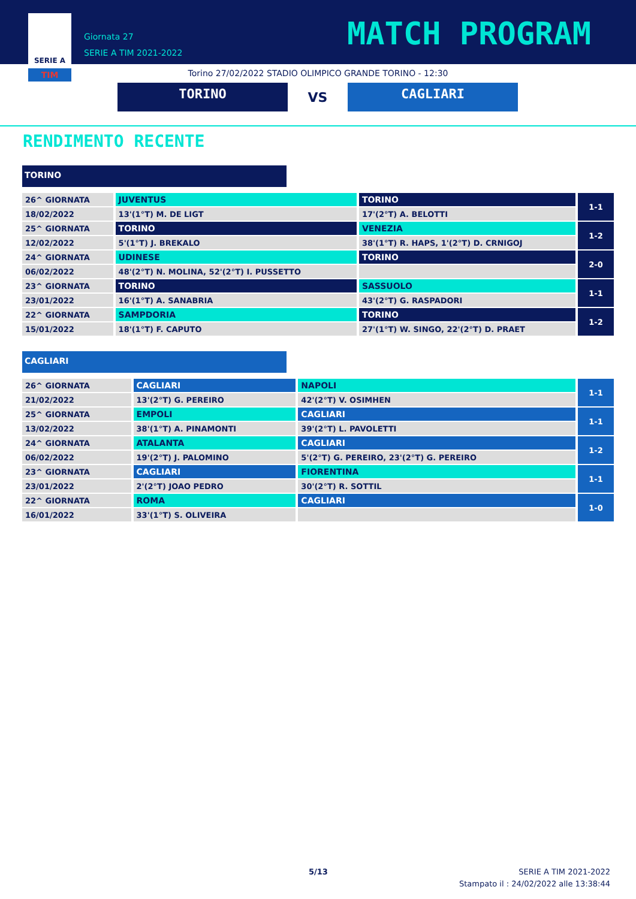SERIE A
TIM
Giornata 27
SERIE A TIM 2021-2022
MATCH PROGRAM
Torino 27/02/2022 STADIO OLIMPICO GRANDE TORINO - 12:30
TORINO
VS
CAGLIARI
RENDIMENTO RECENTE
TORINO
| 26^ GIORNATA | JUVENTUS | TORINO | 1-1 |
| 18/02/2022 | 13'(1°T) M. DE LIGT | 17'(2°T) A. BELOTTI | |
| 25^ GIORNATA | TORINO | VENEZIA | 1-2 |
| 12/02/2022 | 5'(1°T) J. BREKALO | 38'(1°T) R. HAPS, 1'(2°T) D. CRNIGOJ | |
| 24^ GIORNATA | UDINESE | TORINO | 2-0 |
| 06/02/2022 | 48'(2°T) N. MOLINA, 52'(2°T) I. PUSSETTO | | |
| 23^ GIORNATA | TORINO | SASSUOLO | 1-1 |
| 23/01/2022 | 16'(1°T) A. SANABRIA | 43'(2°T) G. RASPADORI | |
| 22^ GIORNATA | SAMPDORIA | TORINO | 1-2 |
| 15/01/2022 | 18'(1°T) F. CAPUTO | 27'(1°T) W. SINGO, 22'(2°T) D. PRAET | |
CAGLIARI
| 26^ GIORNATA | CAGLIARI | NAPOLI | 1-1 |
| 21/02/2022 | 13'(2°T) G. PEREIRO | 42'(2°T) V. OSIMHEN | |
| 25^ GIORNATA | EMPOLI | CAGLIARI | 1-1 |
| 13/02/2022 | 38'(1°T) A. PINAMONTI | 39'(2°T) L. PAVOLETTI | |
| 24^ GIORNATA | ATALANTA | CAGLIARI | 1-2 |
| 06/02/2022 | 19'(2°T) J. PALOMINO | 5'(2°T) G. PEREIRO, 23'(2°T) G. PEREIRO | |
| 23^ GIORNATA | CAGLIARI | FIORENTINA | 1-1 |
| 23/01/2022 | 2'(2°T) JOAO PEDRO | 30'(2°T) R. SOTTIL | |
| 22^ GIORNATA | ROMA | CAGLIARI | 1-0 |
| 16/01/2022 | 33'(1°T) S. OLIVEIRA | | |
5/13
SERIE A TIM 2021-2022
Stampato il : 24/02/2022 alle 13:38:44